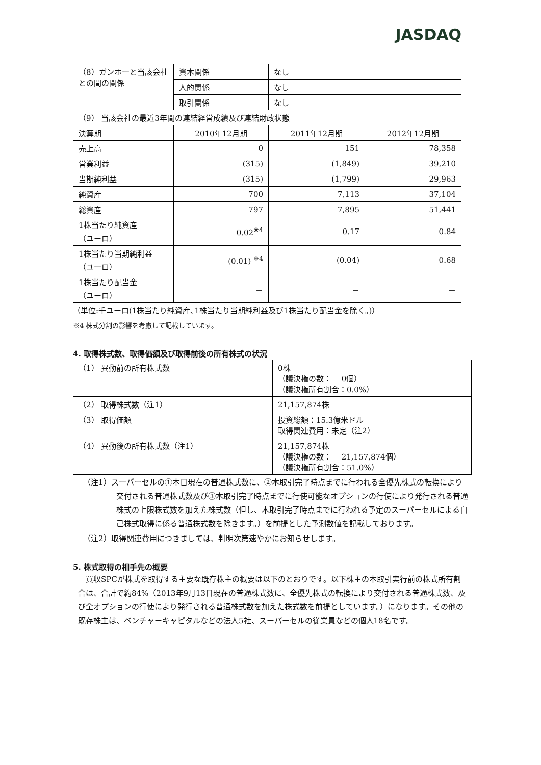JASDAQ
| （8）ガンホーと当該会社との間の関係 | 資本関係 | なし | |
| | 人的関係 | なし | |
| | 取引関係 | なし | |
| （9） 当該会社の最近3年間の連結経営成績及び連結財政状態 | | | |
| 決算期 | 2010年12月期 | 2011年12月期 | 2012年12月期 |
| 売上高 | 0 | 151 | 78,358 |
| 営業利益 | (315) | (1,849) | 39,210 |
| 当期純利益 | (315) | (1,799) | 29,963 |
| 純資産 | 700 | 7,113 | 37,104 |
| 総資産 | 797 | 7,895 | 51,441 |
| 1株当たり純資産 （ユーロ） | 0.02<sup>※4</sup> | 0.17 | 0.84 |
| 1株当たり当期純利益 （ユーロ） | (0.01) <sup>※4</sup> | (0.04) | 0.68 |
| 1株当たり配当金 （ユーロ） | － | － | － |
（単位:千ユーロ(1株当たり純資産､1株当たり当期純利益及び1株当たり配当金を除く。)）
※4 株式分割の影響を考慮して記載しています。
4. 取得株式数、取得価額及び取得前後の所有株式の状況
| （1） 異動前の所有株式数 | 0株 （議決権の数： 0個） （議決権所有割合：0.0%） |
| （2） 取得株式数（注1） | 21,157,874株 |
| （3） 取得価額 | 投資総額：15.3億米ドル 取得関連費用：未定（注2） |
| （4） 異動後の所有株式数（注1） | 21,157,874株 （議決権の数： 21,157,874個） （議決権所有割合：51.0%） |
（注1）スーパーセルの①本日現在の普通株式数に、②本取引完了時点までに行われる全優先株式の転換により交付される普通株式数及び③本取引完了時点までに行使可能なオプションの行使により発行される普通株式の上限株式数を加えた株式数（但し、本取引完了時点までに行われる予定のスーパーセルによる自己株式取得に係る普通株式数を除きます。）を前提とした予測数値を記載しております。
（注2）取得関連費用につきましては、判明次第速やかにお知らせします。
5. 株式取得の相手先の概要
　買収SPCが株式を取得する主要な既存株主の概要は以下のとおりです。以下株主の本取引実行前の株式所有割合は、合計で約84%（2013年9月13日現在の普通株式数に、全優先株式の転換により交付される普通株式数、及び全オプションの行使により発行される普通株式数を加えた株式数を前提としています。）になります。その他の既存株主は、ベンチャーキャピタルなどの法人5社、スーパーセルの従業員などの個人18名です。